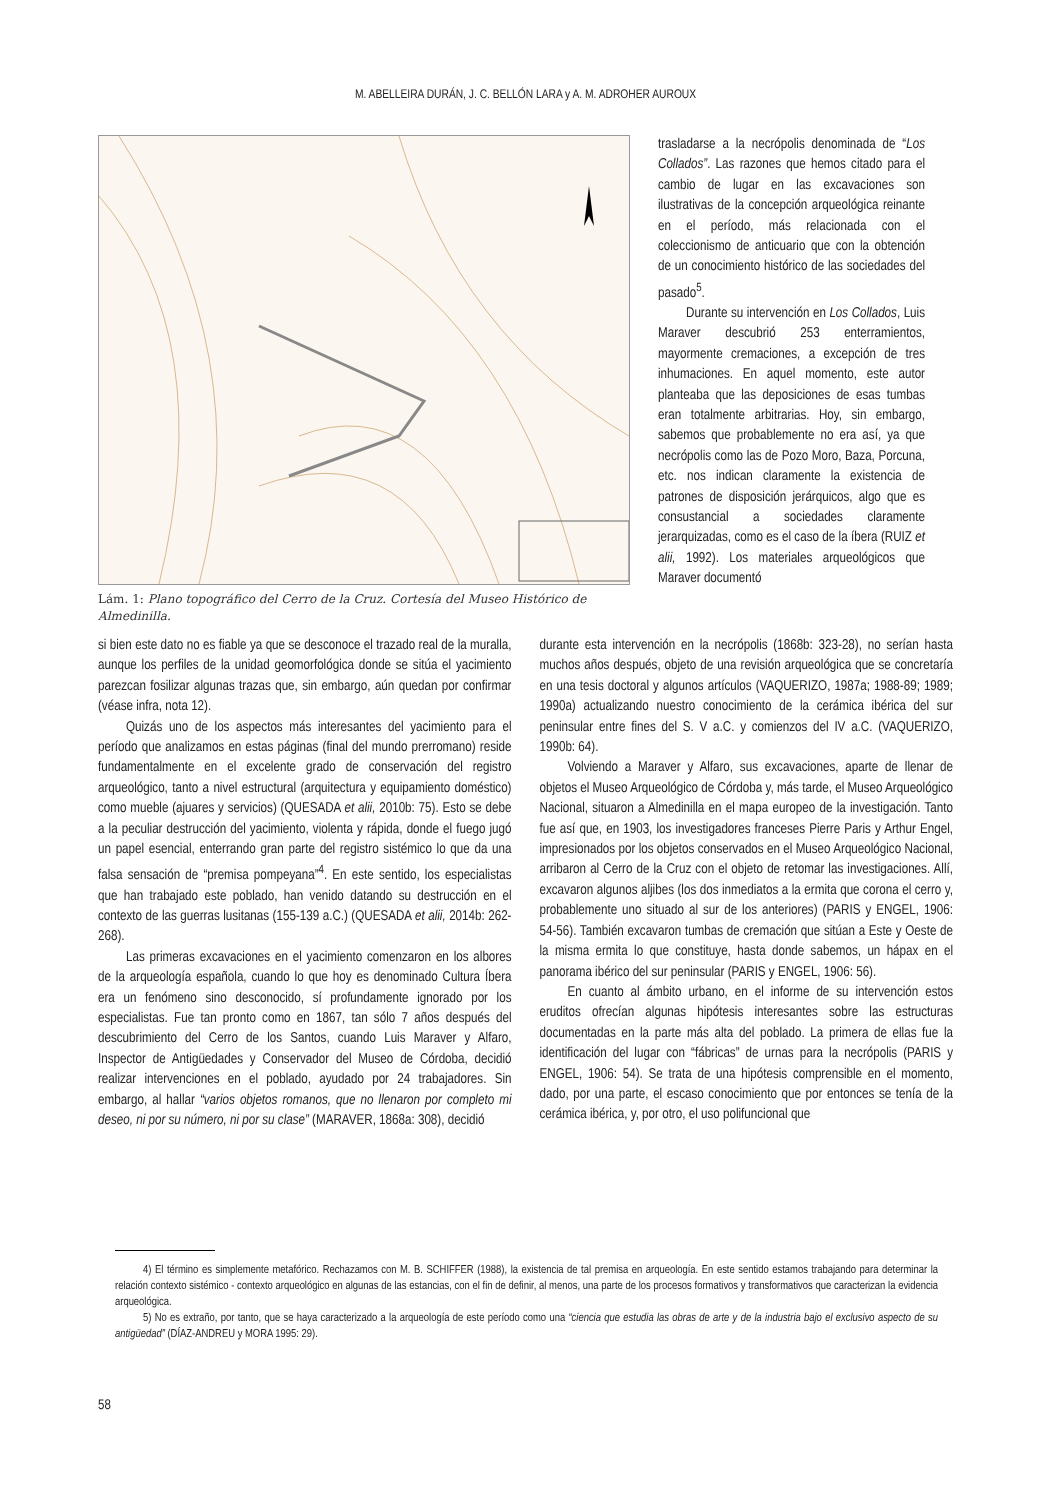M. ABELLEIRA DURÁN, J. C. BELLÓN LARA y A. M. ADROHER AUROUX
Lám. 1: Plano topográfico del Cerro de la Cruz. Cortesía del Museo Histórico de Almedinilla.
trasladarse a la necrópolis denominada de “Los Collados”. Las razones que hemos citado para el cambio de lugar en las excavaciones son ilustrativas de la concepción arqueológica reinante en el período, más relacionada con el coleccionismo de anticuario que con la obtención de un conocimiento histórico de las sociedades del pasado<sup>5</sup>.
Durante su intervención en Los Collados, Luis Maraver descubrió 253 enterramientos, mayormente cremaciones, a excepción de tres inhumaciones. En aquel momento, este autor planteaba que las deposiciones de esas tumbas eran totalmente arbitrarias. Hoy, sin embargo, sabemos que probablemente no era así, ya que necrópolis como las de Pozo Moro, Baza, Porcuna, etc. nos indican claramente la existencia de patrones de disposición jerárquicos, algo que es consustancial a sociedades claramente jerarquizadas, como es el caso de la íbera (RUIZ et alii, 1992). Los materiales arqueológicos que Maraver documentó
si bien este dato no es fiable ya que se desconoce el trazado real de la muralla, aunque los perfiles de la unidad geomorfológica donde se sitúa el yacimiento parezcan fosilizar algunas trazas que, sin embargo, aún quedan por confirmar (véase infra, nota 12).
Quizás uno de los aspectos más interesantes del yacimiento para el período que analizamos en estas páginas (final del mundo prerromano) reside fundamentalmente en el excelente grado de conservación del registro arqueológico, tanto a nivel estructural (arquitectura y equipamiento doméstico) como mueble (ajuares y servicios) (QUESADA et alii, 2010b: 75). Esto se debe a la peculiar destrucción del yacimiento, violenta y rápida, donde el fuego jugó un papel esencial, enterrando gran parte del registro sistémico lo que da una falsa sensación de “premisa pompeyana”<sup>4</sup>. En este sentido, los especialistas que han trabajado este poblado, han venido datando su destrucción en el contexto de las guerras lusitanas (155-139 a.C.) (QUESADA et alii, 2014b: 262-268).
Las primeras excavaciones en el yacimiento comenzaron en los albores de la arqueología española, cuando lo que hoy es denominado Cultura Íbera era un fenómeno sino desconocido, sí profundamente ignorado por los especialistas. Fue tan pronto como en 1867, tan sólo 7 años después del descubrimiento del Cerro de los Santos, cuando Luis Maraver y Alfaro, Inspector de Antigüedades y Conservador del Museo de Córdoba, decidió realizar intervenciones en el poblado, ayudado por 24 trabajadores. Sin embargo, al hallar “varios objetos romanos, que no llenaron por completo mi deseo, ni por su número, ni por su clase” (MARAVER, 1868a: 308), decidió
durante esta intervención en la necrópolis (1868b: 323-28), no serían hasta muchos años después, objeto de una revisión arqueológica que se concretaría en una tesis doctoral y algunos artículos (VAQUERIZO, 1987a; 1988-89; 1989; 1990a) actualizando nuestro conocimiento de la cerámica ibérica del sur peninsular entre fines del S. V a.C. y comienzos del IV a.C. (VAQUERIZO, 1990b: 64).
Volviendo a Maraver y Alfaro, sus excavaciones, aparte de llenar de objetos el Museo Arqueológico de Córdoba y, más tarde, el Museo Arqueológico Nacional, situaron a Almedinilla en el mapa europeo de la investigación. Tanto fue así que, en 1903, los investigadores franceses Pierre Paris y Arthur Engel, impresionados por los objetos conservados en el Museo Arqueológico Nacional, arribaron al Cerro de la Cruz con el objeto de retomar las investigaciones. Allí, excavaron algunos aljibes (los dos inmediatos a la ermita que corona el cerro y, probablemente uno situado al sur de los anteriores) (PARIS y ENGEL, 1906: 54-56). También excavaron tumbas de cremación que sitúan a Este y Oeste de la misma ermita lo que constituye, hasta donde sabemos, un hápax en el panorama ibérico del sur peninsular (PARIS y ENGEL, 1906: 56).
En cuanto al ámbito urbano, en el informe de su intervención estos eruditos ofrecían algunas hipótesis interesantes sobre las estructuras documentadas en la parte más alta del poblado. La primera de ellas fue la identificación del lugar con “fábricas” de urnas para la necrópolis (PARIS y ENGEL, 1906: 54). Se trata de una hipótesis comprensible en el momento, dado, por una parte, el escaso conocimiento que por entonces se tenía de la cerámica ibérica, y, por otro, el uso polifuncional que
4) El término es simplemente metafórico. Rechazamos con M. B. SCHIFFER (1988), la existencia de tal premisa en arqueología. En este sentido estamos trabajando para determinar la relación contexto sistémico - contexto arqueológico en algunas de las estancias, con el fin de definir, al menos, una parte de los procesos formativos y transformativos que caracterizan la evidencia arqueológica.
5) No es extraño, por tanto, que se haya caracterizado a la arqueología de este período como una “ciencia que estudia las obras de arte y de la industria bajo el exclusivo aspecto de su antigüedad” (DÍAZ-ANDREU y MORA 1995: 29).
58